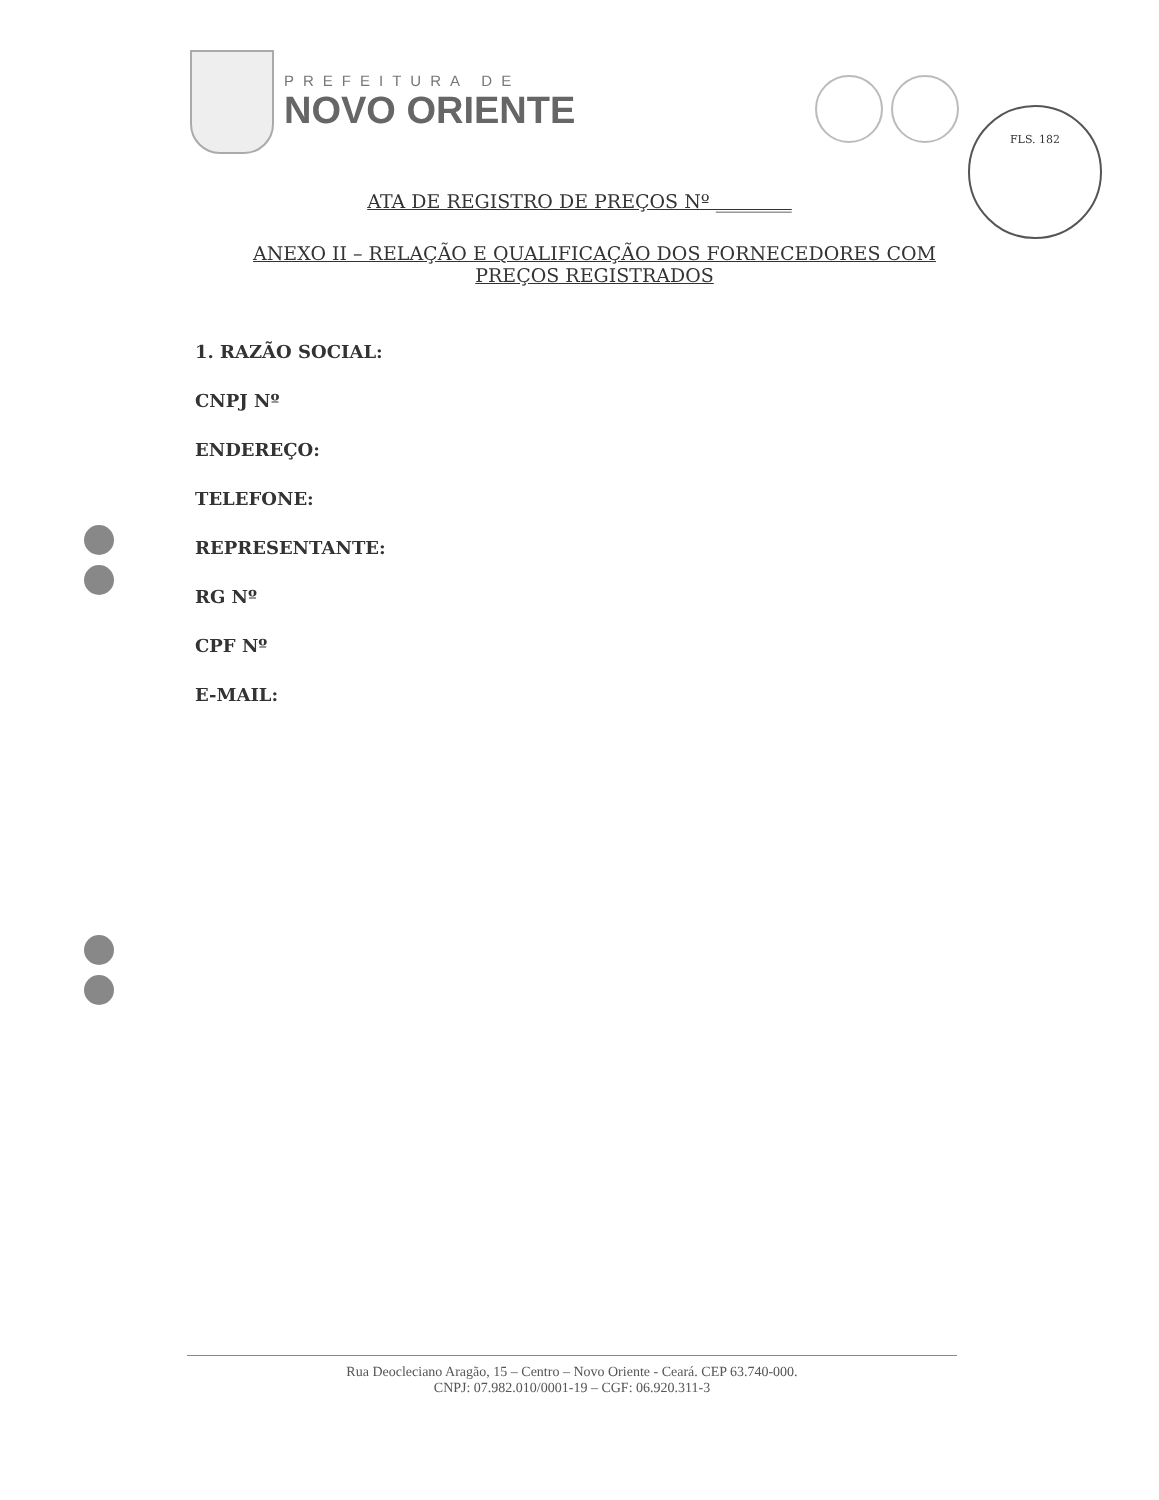PREFEITURA DE
NOVO ORIENTE
FLS. 182
ATA DE REGISTRO DE PREÇOS Nº ________
ANEXO II – RELAÇÃO E QUALIFICAÇÃO DOS FORNECEDORES COM PREÇOS REGISTRADOS
1. RAZÃO SOCIAL:
CNPJ Nº
ENDEREÇO:
TELEFONE:
REPRESENTANTE:
RG Nº
CPF Nº
E-MAIL:
Rua Deocleciano Aragão, 15 – Centro – Novo Oriente - Ceará. CEP 63.740-000.
CNPJ: 07.982.010/0001-19 – CGF: 06.920.311-3